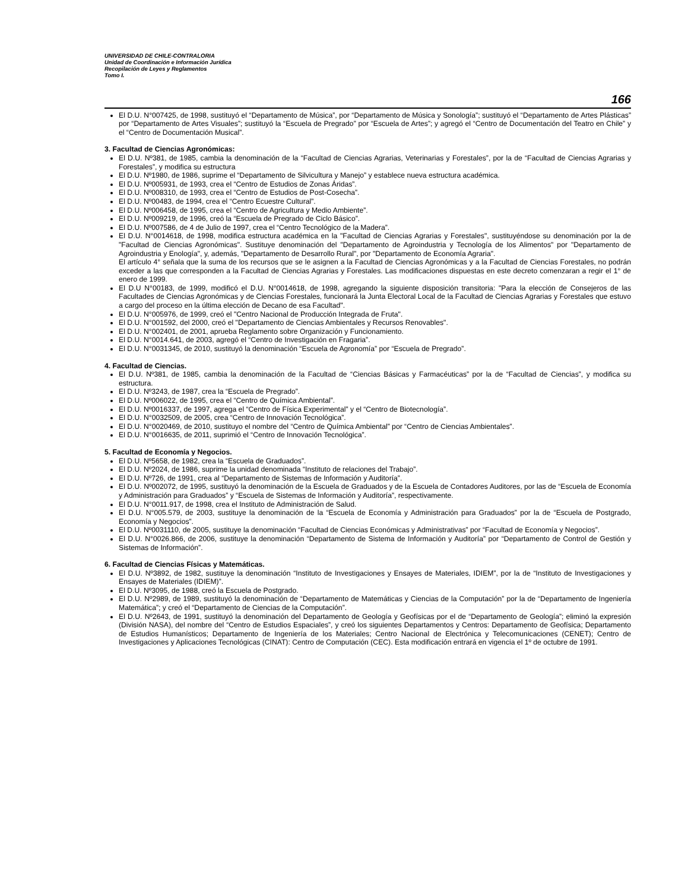UNIVERSIDAD DE CHILE-CONTRALORIA
Unidad de Coordinación e Información Jurídica
Recopilación de Leyes y Reglamentos
Tomo I.
166
El D.U. N°007425, de 1998, sustituyó el “Departamento de Música”, por “Departamento de Música y Sonología”; sustituyó el “Departamento de Artes Plásticas” por “Departamento de Artes Visuales”; sustituyó la “Escuela de Pregrado” por “Escuela de Artes”; y agregó el “Centro de Documentación del Teatro en Chile” y el “Centro de Documentación Musical”.
3. Facultad de Ciencias Agronómicas:
El D.U. Nº381, de 1985, cambia la denominación de la “Facultad de Ciencias Agrarias, Veterinarias y Forestales”, por la de “Facultad de Ciencias Agrarias y Forestales”, y modifica su estructura
El D.U. Nº1980, de 1986, suprime el “Departamento de Silvicultura y Manejo” y establece nueva estructura académica.
El D.U. Nº005931, de 1993, crea el “Centro de Estudios de Zonas Áridas”.
El D.U. Nº008310, de 1993, crea el “Centro de Estudios de Post-Cosecha”.
El D.U. Nº00483, de 1994, crea el “Centro Ecuestre Cultural”.
El D.U. Nº006458, de 1995, crea el “Centro de Agricultura y Medio Ambiente”.
El D.U. Nº009219, de 1996, creó la “Escuela de Pregrado de Ciclo Básico”.
El D.U. Nº007586, de 4 de Julio de 1997, crea el “Centro Tecnológico de la Madera”.
El D.U. N°0014618, de 1998, modifica estructura académica en la "Facultad de Ciencias Agrarias y Forestales", sustituyéndose su denominación por la de "Facultad de Ciencias Agronómicas". Sustituye denominación del "Departamento de Agroindustria y Tecnología de los Alimentos" por "Departamento de Agroindustria y Enología", y, además, "Departamento de Desarrollo Rural", por "Departamento de Economía Agraria".
El artículo 4° señala que la suma de los recursos que se le asignen a la Facultad de Ciencias Agronómicas y a la Facultad de Ciencias Forestales, no podrán exceder a las que corresponden a la Facultad de Ciencias Agrarias y Forestales. Las modificaciones dispuestas en este decreto comenzaran a regir el 1° de enero de 1999.
El D.U N°00183, de 1999, modificó el D.U. N°0014618, de 1998, agregando la siguiente disposición transitoria: "Para la elección de Consejeros de las Facultades de Ciencias Agronómicas y de Ciencias Forestales, funcionará la Junta Electoral Local de la Facultad de Ciencias Agrarias y Forestales que estuvo a cargo del proceso en la última elección de Decano de esa Facultad".
El D.U. N°005976, de 1999, creó el "Centro Nacional de Producción Integrada de Fruta".
El D.U. N°001592, del 2000, creó el "Departamento de Ciencias Ambientales y Recursos Renovables".
El D.U. N°002401, de 2001, aprueba Reglamento sobre Organización y Funcionamiento.
El D.U. N°0014.641, de 2003, agregó el “Centro de Investigación en Fragaria”.
El D.U. N°0031345, de 2010, sustituyó la denominación “Escuela de Agronomía” por “Escuela de Pregrado”.
4. Facultad de Ciencias.
El D.U. Nº381, de 1985, cambia la denominación de la Facultad de “Ciencias Básicas y Farmacéuticas” por la de “Facultad de Ciencias”, y modifica su estructura.
El D.U. Nº3243, de 1987, crea la “Escuela de Pregrado”.
El D.U. Nº006022, de 1995, crea el “Centro de Química Ambiental”.
El D.U. Nº0016337, de 1997, agrega el “Centro de Física Experimental” y el “Centro de Biotecnología”.
El D.U. N°0032509, de 2005, crea “Centro de Innovación Tecnológica”.
El D.U. N°0020469, de 2010, sustituyo el nombre del “Centro de Química Ambiental” por “Centro de Ciencias Ambientales”.
El D.U. N°0016635, de 2011, suprimió el “Centro de Innovación Tecnológica”.
5. Facultad de Economía y Negocios.
El D.U. Nº5658, de 1982, crea la “Escuela de Graduados”.
El D.U. Nº2024, de 1986, suprime la unidad denominada “Instituto de relaciones del Trabajo”.
El D.U. Nº726, de 1991, crea al “Departamento de Sistemas de Información y Auditoría”.
El D.U. Nº002072, de 1995, sustituyó la denominación de la Escuela de Graduados y de la Escuela de Contadores Auditores, por las de “Escuela de Economía y Administración para Graduados” y “Escuela de Sistemas de Información y Auditoría”, respectivamente.
El D.U. N°0011.917, de 1998, crea el Instituto de Administración de Salud.
El D.U. N°005.579, de 2003, sustituye la denominación de la “Escuela de Economía y Administración para Graduados” por la de “Escuela de Postgrado, Economía y Negocios”.
El D.U. Nº0031110, de 2005, sustituye la denominación “Facultad de Ciencias Económicas y Administrativas” por “Facultad de Economía y Negocios”.
El D.U. N°0026.866, de 2006, sustituye la denominación “Departamento de Sistema de Información y Auditoría” por “Departamento de Control de Gestión y Sistemas de Información”.
6. Facultad de Ciencias Físicas y Matemáticas.
El D.U. Nº3892, de 1982, sustituye la denominación “Instituto de Investigaciones y Ensayes de Materiales, IDIEM”, por la de “Instituto de Investigaciones y Ensayes de Materiales (IDIEM)”.
El D.U. Nº3095, de 1988, creó la Escuela de Postgrado.
El D.U. Nº2989, de 1989, sustituyó la denominación de “Departamento de Matemáticas y Ciencias de la Computación” por la de “Departamento de Ingeniería Matemática”; y creó el “Departamento de Ciencias de la Computación”.
El D.U. Nº2643, de 1991, sustituyó la denominación del Departamento de Geología y Geofísicas por el de “Departamento de Geología”; eliminó la expresión (División NASA), del nombre del “Centro de Estudios Espaciales”, y creó los siguientes Departamentos y Centros: Departamento de Geofísica; Departamento de Estudios Humanísticos; Departamento de Ingeniería de los Materiales; Centro Nacional de Electrónica y Telecomunicaciones (CENET); Centro de Investigaciones y Aplicaciones Tecnológicas (CINAT): Centro de Computación (CEC). Esta modificación entrará en vigencia el 1º de octubre de 1991.